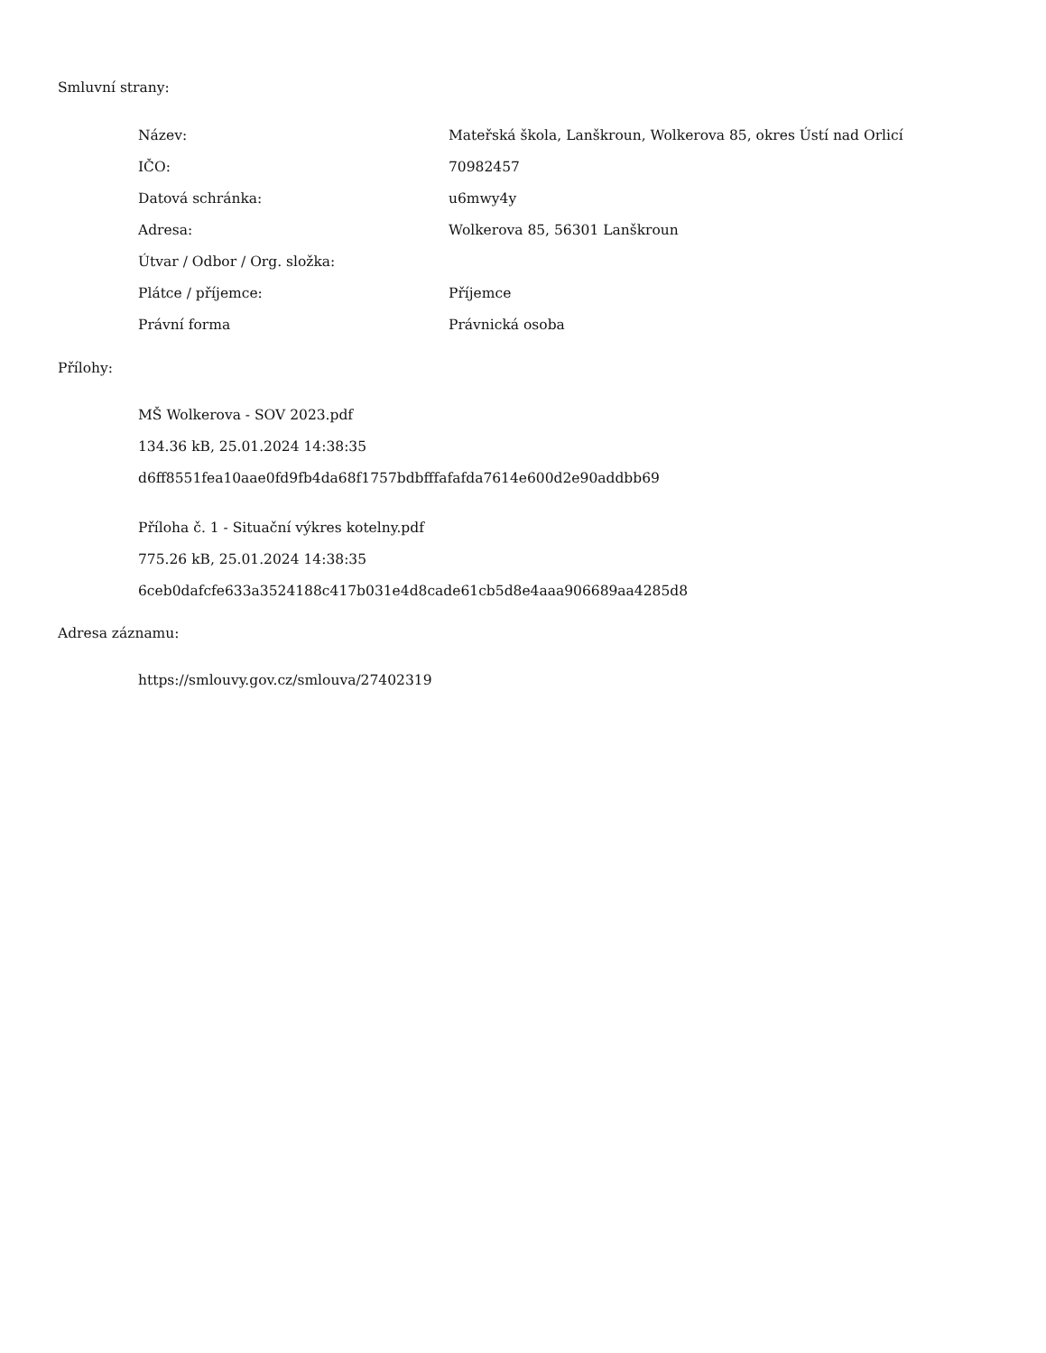Smluvní strany:
| Název: | Mateřská škola, Lanškroun, Wolkerova 85, okres Ústí nad Orlicí |
| IČO: | 70982457 |
| Datová schránka: | u6mwy4y |
| Adresa: | Wolkerova 85, 56301 Lanškroun |
| Útvar / Odbor / Org. složka: | |
| Plátce / příjemce: | Příjemce |
| Právní forma | Právnická osoba |
Přílohy:
MŠ Wolkerova - SOV 2023.pdf
134.36 kB, 25.01.2024 14:38:35
d6ff8551fea10aae0fd9fb4da68f1757bdbfffafafda7614e600d2e90addbb69
Příloha č. 1 - Situační výkres kotelny.pdf
775.26 kB, 25.01.2024 14:38:35
6ceb0dafcfe633a3524188c417b031e4d8cade61cb5d8e4aaa906689aa4285d8
Adresa záznamu:
https://smlouvy.gov.cz/smlouva/27402319